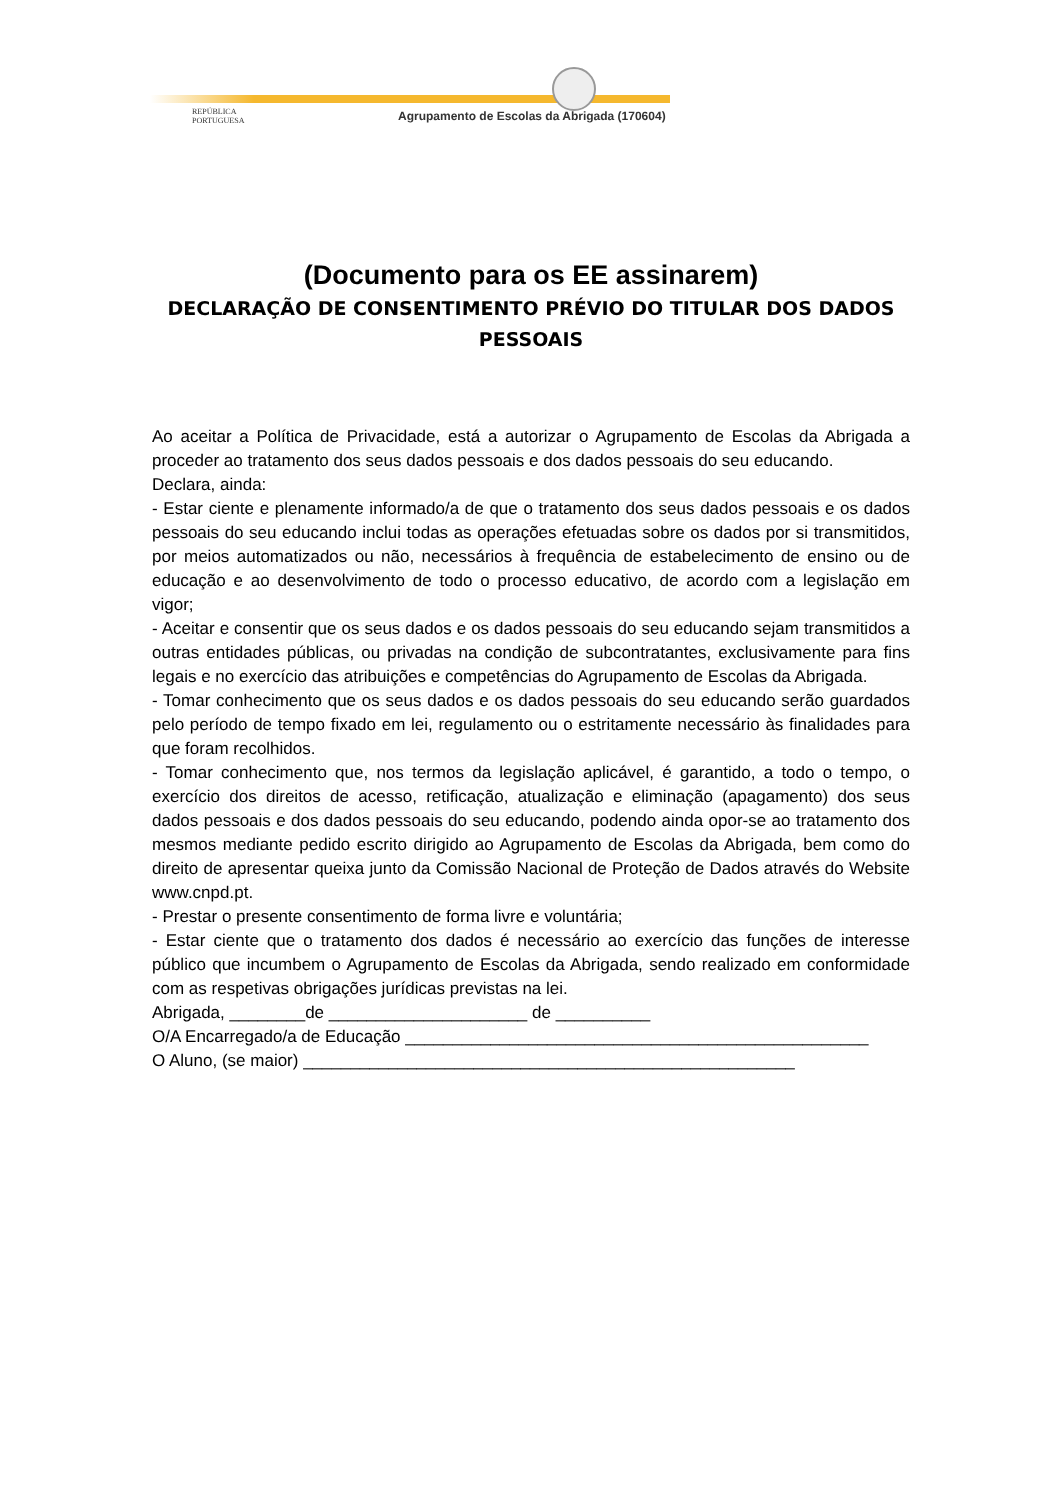REPÚBLICA
PORTUGUESA
Agrupamento de Escolas da Abrigada (170604)
(Documento para os EE assinarem)
DECLARAÇÃO DE CONSENTIMENTO PRÉVIO DO TITULAR DOS DADOS PESSOAIS
Ao aceitar a Política de Privacidade, está a autorizar o Agrupamento de Escolas da Abrigada a proceder ao tratamento dos seus dados pessoais e dos dados pessoais do seu educando.
Declara, ainda:
- Estar ciente e plenamente informado/a de que o tratamento dos seus dados pessoais e os dados pessoais do seu educando inclui todas as operações efetuadas sobre os dados por si transmitidos, por meios automatizados ou não, necessários à frequência de estabelecimento de ensino ou de educação e ao desenvolvimento de todo o processo educativo, de acordo com a legislação em vigor;
- Aceitar e consentir que os seus dados e os dados pessoais do seu educando sejam transmitidos a outras entidades públicas, ou privadas na condição de subcontratantes, exclusivamente para fins legais e no exercício das atribuições e competências do Agrupamento de Escolas da Abrigada.
- Tomar conhecimento que os seus dados e os dados pessoais do seu educando serão guardados pelo período de tempo fixado em lei, regulamento ou o estritamente necessário às finalidades para que foram recolhidos.
- Tomar conhecimento que, nos termos da legislação aplicável, é garantido, a todo o tempo, o exercício dos direitos de acesso, retificação, atualização e eliminação (apagamento) dos seus dados pessoais e dos dados pessoais do seu educando, podendo ainda opor-se ao tratamento dos mesmos mediante pedido escrito dirigido ao Agrupamento de Escolas da Abrigada, bem como do direito de apresentar queixa junto da Comissão Nacional de Proteção de Dados através do Website www.cnpd.pt.
- Prestar o presente consentimento de forma livre e voluntária;
- Estar ciente que o tratamento dos dados é necessário ao exercício das funções de interesse público que incumbem o Agrupamento de Escolas da Abrigada, sendo realizado em conformidade com as respetivas obrigações jurídicas previstas na lei.
Abrigada, ________de _____________________ de __________
O/A Encarregado/a de Educação _________________________________________________
O Aluno, (se maior) ____________________________________________________